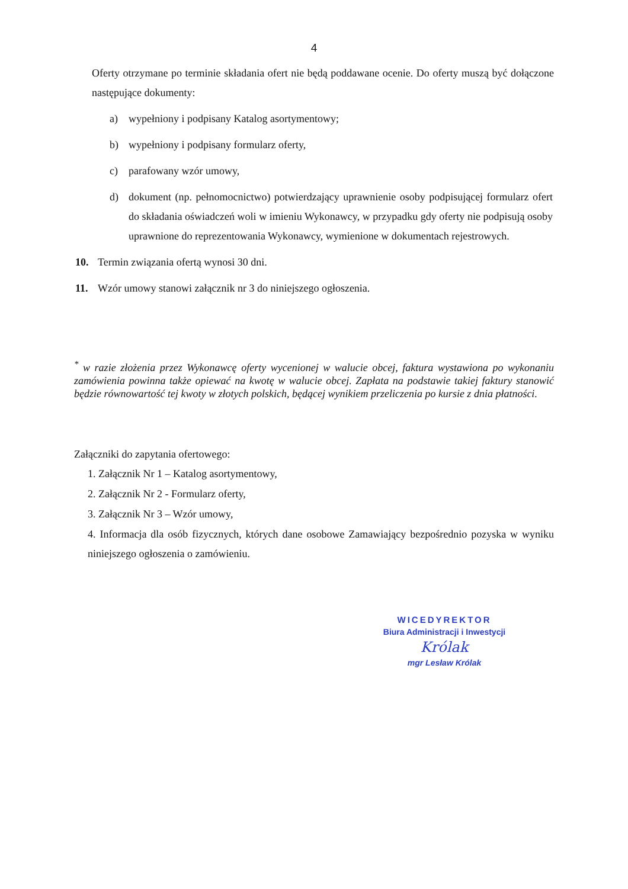4
Oferty otrzymane po terminie składania ofert nie będą poddawane ocenie. Do oferty muszą być dołączone następujące dokumenty:
a) wypełniony i podpisany Katalog asortymentowy;
b) wypełniony i podpisany formularz oferty,
c) parafowany wzór umowy,
d) dokument (np. pełnomocnictwo) potwierdzający uprawnienie osoby podpisującej formularz ofert do składania oświadczeń woli w imieniu Wykonawcy, w przypadku gdy oferty nie podpisują osoby uprawnione do reprezentowania Wykonawcy, wymienione w dokumentach rejestrowych.
10. Termin związania ofertą wynosi 30 dni.
11. Wzór umowy stanowi załącznik nr 3 do niniejszego ogłoszenia.
<sup>*</sup> w razie złożenia przez Wykonawcę oferty wycenionej w walucie obcej, faktura wystawiona po wykonaniu zamówienia powinna także opiewać na kwotę w walucie obcej. Zapłata na podstawie takiej faktury stanowić będzie równowartość tej kwoty w złotych polskich, będącej wynikiem przeliczenia po kursie z dnia płatności.
Załączniki do zapytania ofertowego:
1. Załącznik Nr 1 – Katalog asortymentowy,
2. Załącznik Nr 2 - Formularz oferty,
3. Załącznik Nr 3 – Wzór umowy,
4. Informacja dla osób fizycznych, których dane osobowe Zamawiający bezpośrednio pozyska w wyniku niniejszego ogłoszenia o zamówieniu.
WICEDYREKTOR
Biura Administracji i Inwestycji
Królak
mgr Lesław Królak